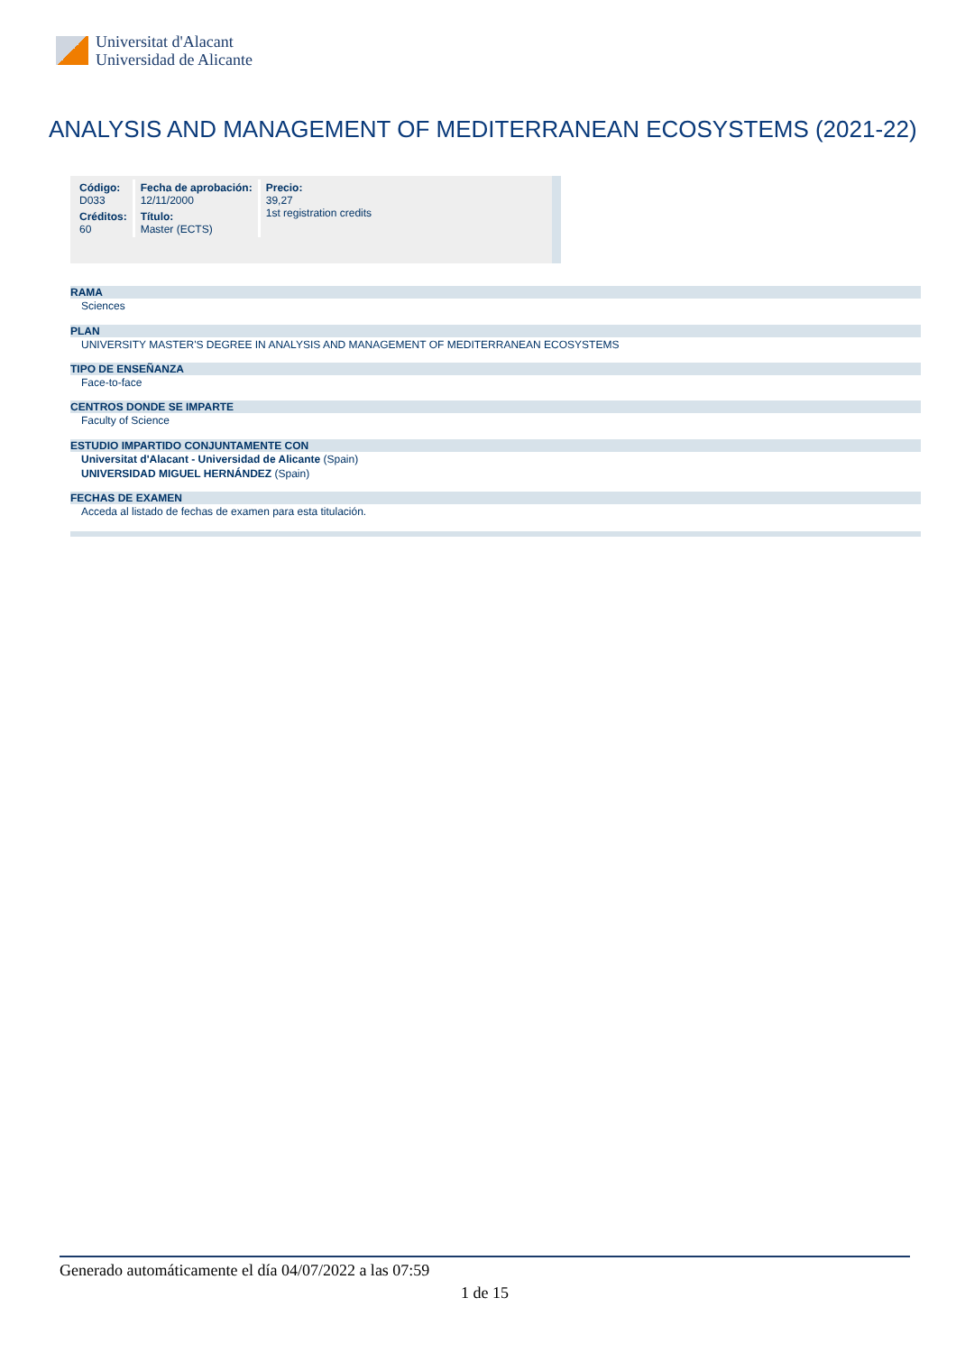Universitat d'Alacant
Universidad de Alicante
ANALYSIS AND MANAGEMENT OF MEDITERRANEAN ECOSYSTEMS (2021-22)
| Código: D033 | Fecha de aprobación: 12/11/2000 | Precio: 39,27 1st registration credits |
| Créditos: 60 | Título: Master (ECTS) | |
RAMA
Sciences
PLAN
UNIVERSITY MASTER'S DEGREE IN ANALYSIS AND MANAGEMENT OF MEDITERRANEAN ECOSYSTEMS
TIPO DE ENSEÑANZA
Face-to-face
CENTROS DONDE SE IMPARTE
Faculty of Science
ESTUDIO IMPARTIDO CONJUNTAMENTE CON
Universitat d'Alacant - Universidad de Alicante (Spain)
UNIVERSIDAD MIGUEL HERNÁNDEZ (Spain)
FECHAS DE EXAMEN
Acceda al listado de fechas de examen para esta titulación.
Generado automáticamente el día 04/07/2022 a las 07:59
1 de 15